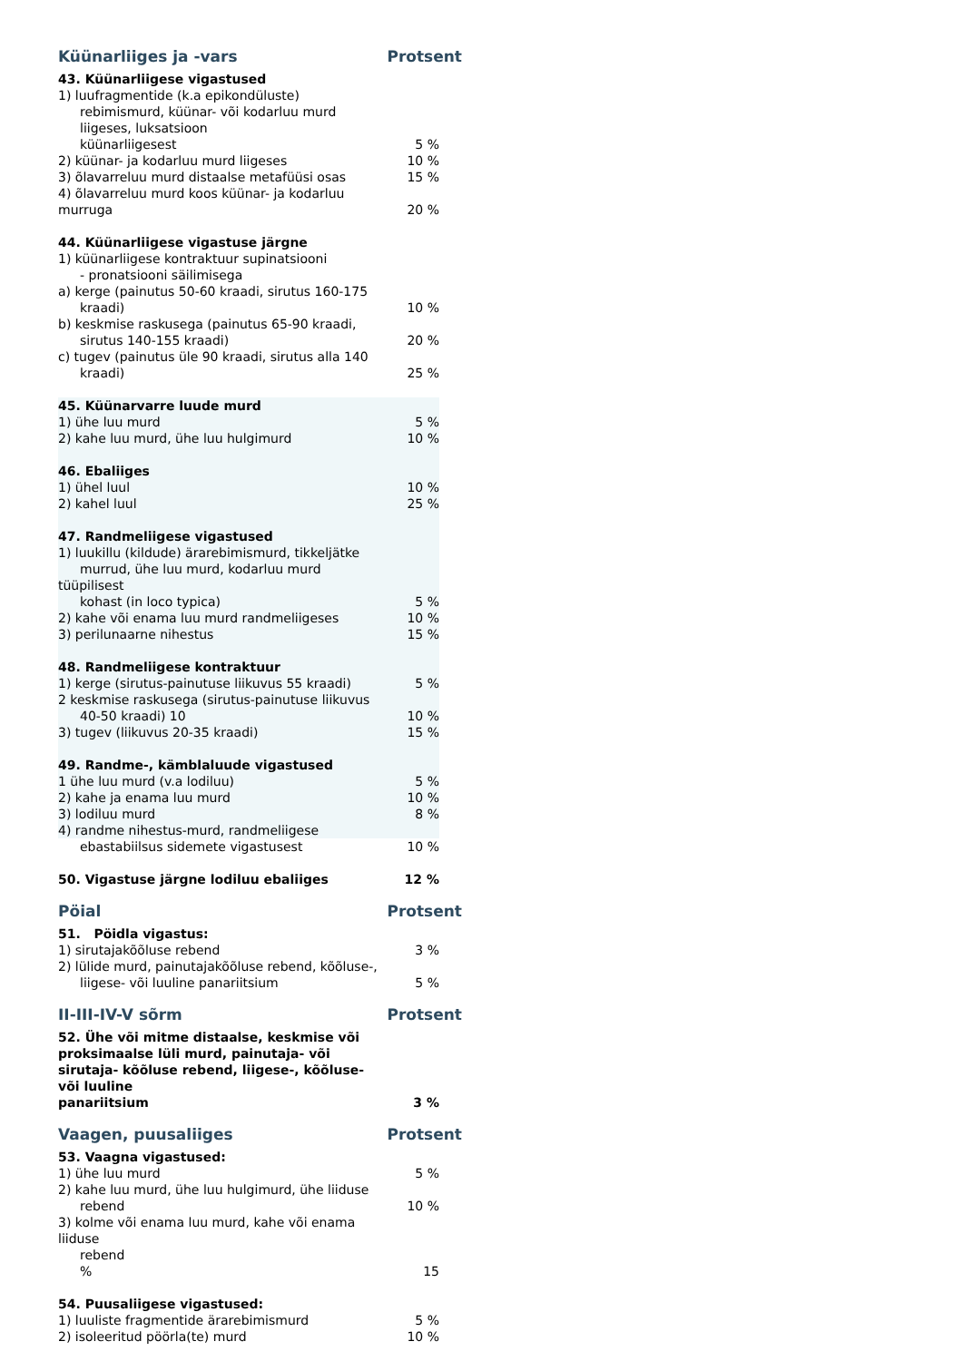Küünarliiges ja -vars Protsent
| 43. Küünarliigese vigastused | |
| 1) luufragmentide (k.a epikondüluste) rebimismurd, küünar- või kodarluu murd liigeses, luksatsioon küünarliigesest | 5 % |
| 2) küünar- ja kodarluu murd liigeses | 10 % |
| 3) õlavarreluu murd distaalse metafüüsi osas | 15 % |
| 4) õlavarreluu murd koos küünar- ja kodarluu murruga | 20 % |
| 44. Küünarliigese vigastuse järgne | |
| 1) küünarliigese kontraktuur supinatsiooni - pronatsiooni säilimisega | |
| a) kerge (painutus 50-60 kraadi, sirutus 160-175 kraadi) | 10 % |
| b) keskmise raskusega (painutus 65-90 kraadi, sirutus 140-155 kraadi) | 20 % |
| c) tugev (painutus üle 90 kraadi, sirutus alla 140 kraadi) | 25 % |
| 45. Küünarvarre luude murd | |
| 1) ühe luu murd | 5 % |
| 2) kahe luu murd, ühe luu hulgimurd | 10 % |
| 46. Ebaliiges | |
| 1) ühel luul | 10 % |
| 2) kahel luul | 25 % |
| 47. Randmeliigese vigastused | |
| 1) luukillu (kildude) ärarebimismurd, tikkeljätke murrud, ühe luu murd, kodarluu murd tüüpilisest kohast (in loco typica) | 5 % |
| 2) kahe või enama luu murd randmeliigeses | 10 % |
| 3) perilunaarne nihestus | 15 % |
| 48. Randmeliigese kontraktuur | |
| 1) kerge (sirutus-painutuse liikuvus 55 kraadi) | 5 % |
| 2 keskmise raskusega (sirutus-painutuse liikuvus 40-50 kraadi) 10 | 10 % |
| 3) tugev (liikuvus 20-35 kraadi) | 15 % |
| 49. Randme-, kämblaluude vigastused | |
| 1 ühe luu murd (v.a lodiluu) | 5 % |
| 2) kahe ja enama luu murd | 10 % |
| 3) lodiluu murd | 8 % |
| 4) randme nihestus-murd, randmeliigese | |
| ebastabiilsus sidemete vigastusest | 10 % |
| 50. Vigastuse järgne lodiluu ebaliiges | 12 % |
Pöial Protsent
| 51. Pöidla vigastus: | |
| 1) sirutajakõõluse rebend | 3 % |
| 2) lülide murd, painutajakõõluse rebend, kõõluse-, liigese- või luuline panariitsium | 5 % |
II-III-IV-V sõrm Protsent
| 52. Ühe või mitme distaalse, keskmise või proksimaalse lüli murd, painutaja- või sirutaja- kõõluse rebend, liigese-, kõõluse- või luuline panariitsium | 3 % |
Vaagen, puusaliiges Protsent
| 53. Vaagna vigastused: | |
| 1) ühe luu murd | 5 % |
| 2) kahe luu murd, ühe luu hulgimurd, ühe liiduse rebend | 10 % |
| 3) kolme või enama luu murd, kahe või enama liiduse rebend % | 15 |
| 54. Puusaliigese vigastused: | |
| 1) luuliste fragmentide ärarebimismurd | 5 % |
| 2) isoleeritud pöörla(te) murd | 10 % |